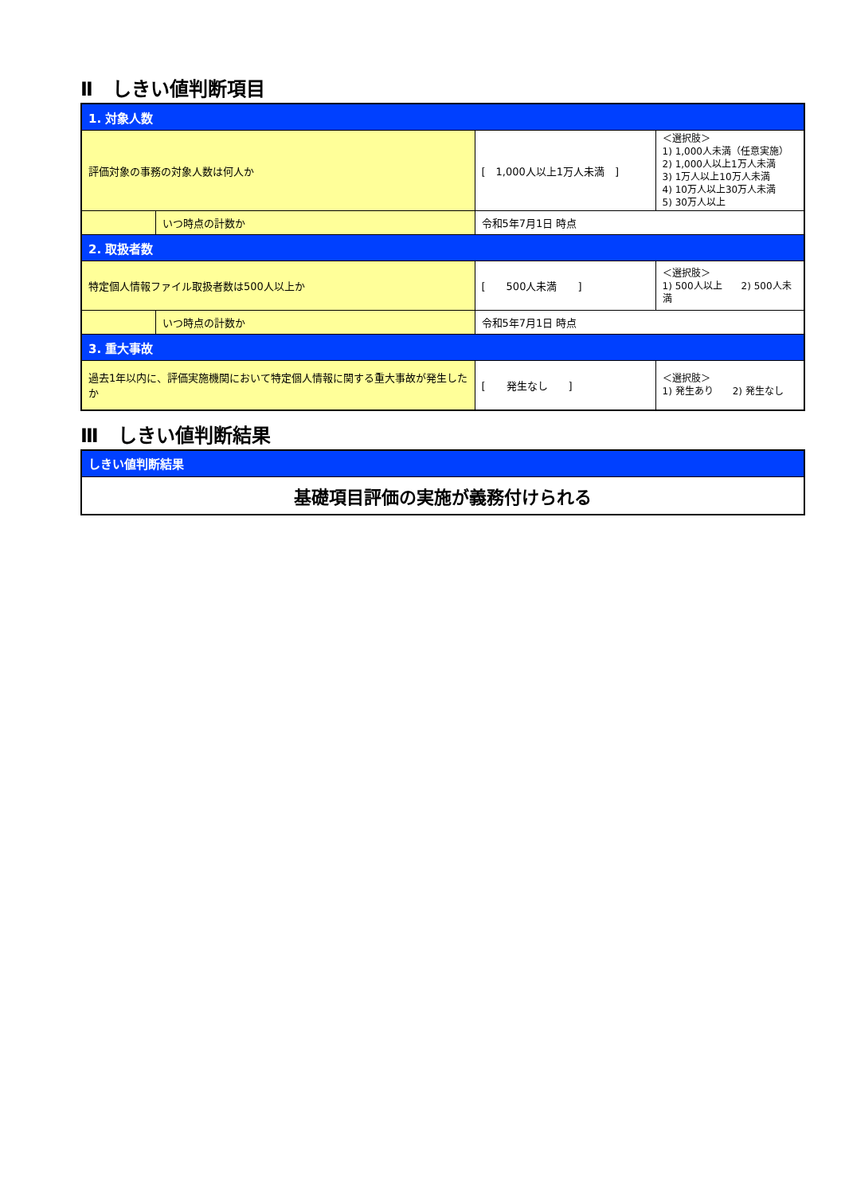Ⅱ　しきい値判断項目
| 1. 対象人数 | | | |
| 評価対象の事務の対象人数は何人か | | [ 1,000人以上1万人未満 ] | ＜選択肢＞ 1) 1,000人未満（任意実施） 2) 1,000人以上1万人未満 3) 1万人以上10万人未満 4) 10万人以上30万人未満 5) 30万人以上 |
| | いつ時点の計数か | 令和5年7月1日 時点 | |
| 2. 取扱者数 | | | |
| 特定個人情報ファイル取扱者数は500人以上か | | [ 500人未満 ] | ＜選択肢＞ 1) 500人以上 2) 500人未満 |
| | いつ時点の計数か | 令和5年7月1日 時点 | |
| 3. 重大事故 | | | |
| 過去1年以内に、評価実施機関において特定個人情報に関する重大事故が発生したか | | [ 発生なし ] | ＜選択肢＞ 1) 発生あり 2) 発生なし |
Ⅲ　しきい値判断結果
| しきい値判断結果 |
| 基礎項目評価の実施が義務付けられる |